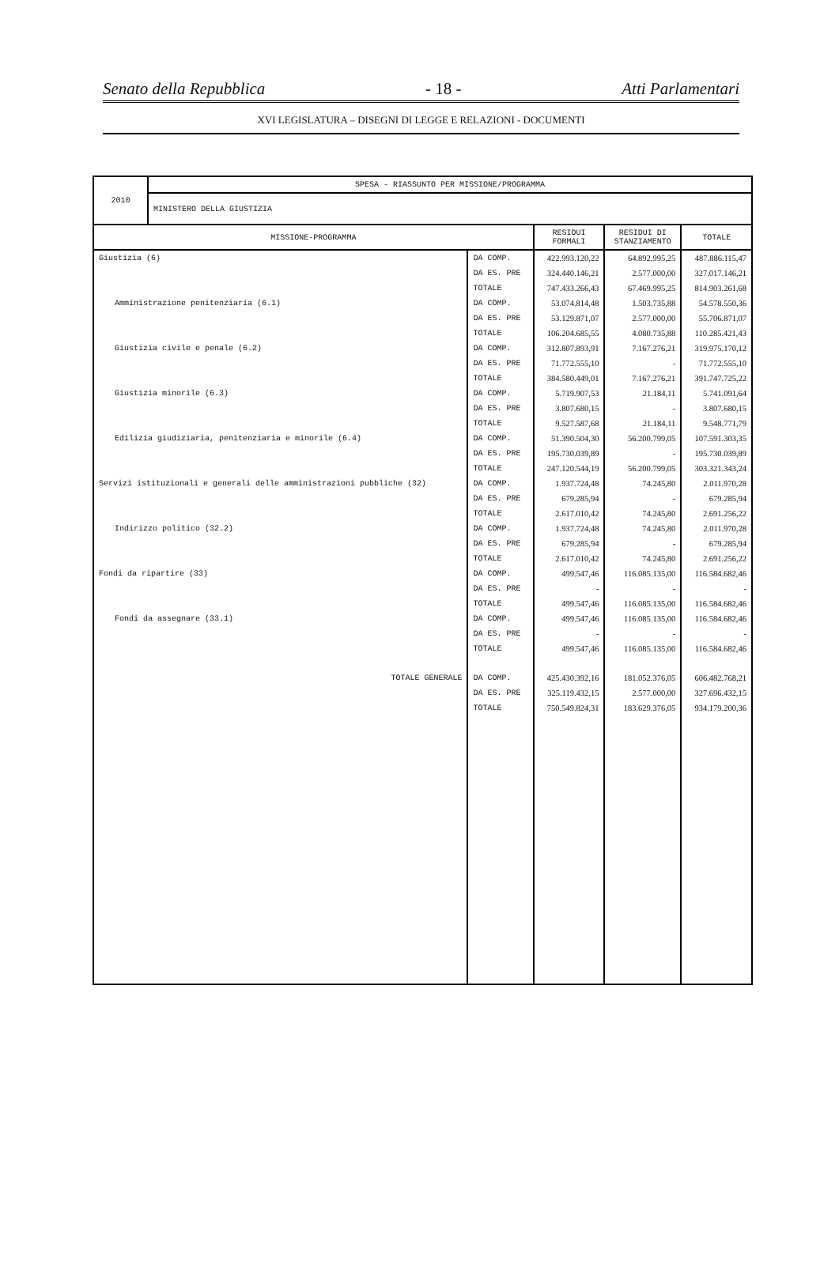Senato della Repubblica - 18 - Atti Parlamentari
XVI LEGISLATURA – DISEGNI DI LEGGE E RELAZIONI - DOCUMENTI
| 2010 | SPESA - RIASSUNTO PER MISSIONE/PROGRAMMA | | | | |
| | MINISTERO DELLA GIUSTIZIA | | | | |
| MISSIONE-PROGRAMMA | | | RESIDUI FORMALI | RESIDUI DI STANZIAMENTO | TOTALE |
| Giustizia (6) | | DA COMP. | 422.993.120,22 | 64.892.995,25 | 487.886.115,47 |
| | | DA ES. PRE | 324.440.146,21 | 2.577.000,00 | 327.017.146,21 |
| | | TOTALE | 747.433.266,43 | 67.469.995,25 | 814.903.261,68 |
| Amministrazione penitenziaria (6.1) | | DA COMP. | 53.074.814,48 | 1.503.735,88 | 54.578.550,36 |
| | | DA ES. PRE | 53.129.871,07 | 2.577.000,00 | 55.706.871,07 |
| | | TOTALE | 106.204.685,55 | 4.080.735,88 | 110.285.421,43 |
| Giustizia civile e penale (6.2) | | DA COMP. | 312.807.893,91 | 7.167.276,21 | 319.975.170,12 |
| | | DA ES. PRE | 71.772.555,10 | - | 71.772.555,10 |
| | | TOTALE | 384.580.449,01 | 7.167.276,21 | 391.747.725,22 |
| Giustizia minorile (6.3) | | DA COMP. | 5.719.907,53 | 21.184,11 | 5.741.091,64 |
| | | DA ES. PRE | 3.807.680,15 | - | 3.807.680,15 |
| | | TOTALE | 9.527.587,68 | 21.184,11 | 9.548.771,79 |
| Edilizia giudiziaria, penitenziaria e minorile (6.4) | | DA COMP. | 51.390.504,30 | 56.200.799,05 | 107.591.303,35 |
| | | DA ES. PRE | 195.730.039,89 | - | 195.730.039,89 |
| | | TOTALE | 247.120.544,19 | 56.200.799,05 | 303.321.343,24 |
| Servizi istituzionali e generali delle amministrazioni pubbliche (32) | | DA COMP. | 1.937.724,48 | 74.245,80 | 2.011.970,28 |
| | | DA ES. PRE | 679.285,94 | - | 679.285,94 |
| | | TOTALE | 2.617.010,42 | 74.245,80 | 2.691.256,22 |
| Indirizzo politico (32.2) | | DA COMP. | 1.937.724,48 | 74.245,80 | 2.011.970,28 |
| | | DA ES. PRE | 679.285,94 | - | 679.285,94 |
| | | TOTALE | 2.617.010,42 | 74.245,80 | 2.691.256,22 |
| Fondi da ripartire (33) | | DA COMP. | 499.547,46 | 116.085.135,00 | 116.584.682,46 |
| | | DA ES. PRE | - | - | - |
| | | TOTALE | 499.547,46 | 116.085.135,00 | 116.584.682,46 |
| Fondi da assegnare (33.1) | | DA COMP. | 499.547,46 | 116.085.135,00 | 116.584.682,46 |
| | | DA ES. PRE | - | - | - |
| | | TOTALE | 499.547,46 | 116.085.135,00 | 116.584.682,46 |
| TOTALE GENERALE | | DA COMP. | 425.430.392,16 | 181.052.376,05 | 606.482.768,21 |
| | | DA ES. PRE | 325.119.432,15 | 2.577.000,00 | 327.696.432,15 |
| | | TOTALE | 750.549.824,31 | 183.629.376,05 | 934.179.200,36 |